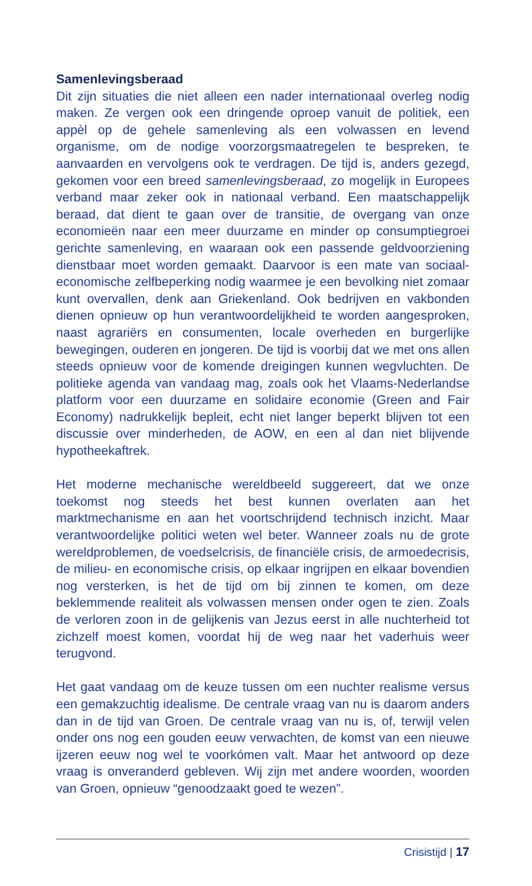Samenlevingsberaad
Dit zijn situaties die niet alleen een nader internationaal overleg nodig maken. Ze vergen ook een dringende oproep vanuit de politiek, een appèl op de gehele samenleving als een volwassen en levend organisme, om de nodige voorzorgsmaatregelen te bespreken, te aanvaarden en vervolgens ook te verdragen. De tijd is, anders gezegd, gekomen voor een breed samenlevingsberaad, zo mogelijk in Europees verband maar zeker ook in nationaal verband. Een maatschappelijk beraad, dat dient te gaan over de transitie, de overgang van onze economieën naar een meer duurzame en minder op consumptiegroei gerichte samenleving, en waaraan ook een passende geldvoorziening dienstbaar moet worden gemaakt. Daarvoor is een mate van sociaal-economische zelfbeperking nodig waarmee je een bevolking niet zomaar kunt overvallen, denk aan Griekenland. Ook bedrijven en vakbonden dienen opnieuw op hun verantwoordelijkheid te worden aangesproken, naast agrariërs en consumenten, locale overheden en burgerlijke bewegingen, ouderen en jongeren. De tijd is voorbij dat we met ons allen steeds opnieuw voor de komende dreigingen kunnen wegvluchten. De politieke agenda van vandaag mag, zoals ook het Vlaams-Nederlandse platform voor een duurzame en solidaire economie (Green and Fair Economy) nadrukkelijk bepleit, echt niet langer beperkt blijven tot een discussie over minderheden, de AOW, en een al dan niet blijvende hypotheekaftrek.
Het moderne mechanische wereldbeeld suggereert, dat we onze toekomst nog steeds het best kunnen overlaten aan het marktmechanisme en aan het voortschrijdend technisch inzicht. Maar verantwoordelijke politici weten wel beter. Wanneer zoals nu de grote wereldproblemen, de voedselcrisis, de financiële crisis, de armoedecrisis, de milieu- en economische crisis, op elkaar ingrijpen en elkaar bovendien nog versterken, is het de tijd om bij zinnen te komen, om deze beklemmende realiteit als volwassen mensen onder ogen te zien. Zoals de verloren zoon in de gelijkenis van Jezus eerst in alle nuchterheid tot zichzelf moest komen, voordat hij de weg naar het vaderhuis weer terugvond.
Het gaat vandaag om de keuze tussen om een nuchter realisme versus een gemakzuchtig idealisme. De centrale vraag van nu is daarom anders dan in de tijd van Groen. De centrale vraag van nu is, of, terwijl velen onder ons nog een gouden eeuw verwachten, de komst van een nieuwe ijzeren eeuw nog wel te voorkómen valt. Maar het antwoord op deze vraag is onveranderd gebleven. Wij zijn met andere woorden, woorden van Groen, opnieuw “genoodzaakt goed te wezen”.
Crisistijd | 17